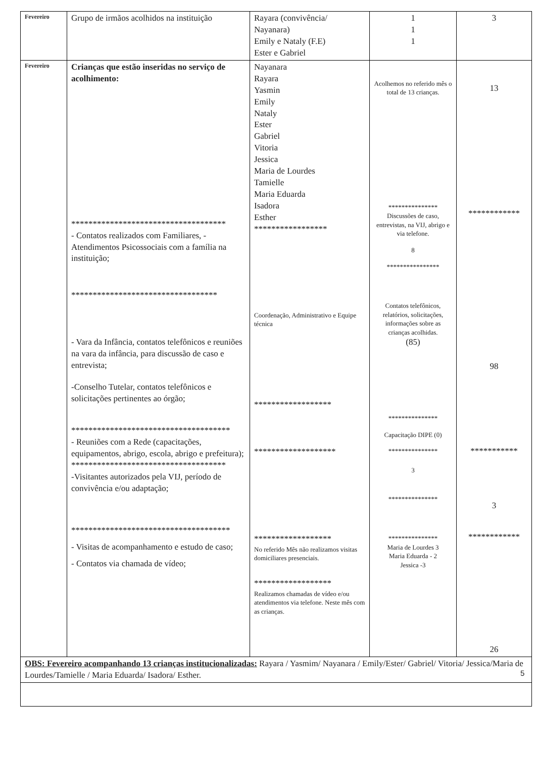| Fevereiro | Grupo de irmãos acolhidos na instituição | Rayara (convivência/ Nayanara) Emily e Nataly (F.E) Ester e Gabriel | 1 1 1 | 3 |
| Fevereiro | Crianças que estão inseridas no serviço de acolhimento: ************************************ - Contatos realizados com Familiares, - Atendimentos Psicossociais com a família na instituição; ********************************** - Vara da Infância, contatos telefônicos e reuniões na vara da infância, para discussão de caso e entrevista; -Conselho Tutelar, contatos telefônicos e solicitações pertinentes ao órgão; ************************************* - Reuniões com a Rede (capacitações, equipamentos, abrigo, escola, abrigo e prefeitura); ************************************ -Visitantes autorizados pela VIJ, período de convivência e/ou adaptação; ************************************* - Visitas de acompanhamento e estudo de caso; - Contatos via chamada de vídeo; | Nayanara Rayara Yasmin Emily Nataly Ester Gabriel Vitoria Jessica Maria de Lourdes Tamielle Maria Eduarda Isadora Esther ***************** Coordenação, Administrativo e Equipe técnica ****************** ******************* ****************** No referido Mês não realizamos visitas domiciliares presenciais. ****************** Realizamos chamadas de vídeo e/ou atendimentos via telefone. Neste mês com as crianças. | Acolhemos no referido mês o total de 13 crianças. *************** Discussões de caso, entrevistas, na VIJ, abrigo e via telefone. 8 **************** Contatos telefônicos, relatórios, solicitações, informações sobre as crianças acolhidas. (85) *************** Capacitação DIPE (0) *************** 3 *************** *************** Maria de Lourdes 3 Maria Eduarda - 2 Jessica -3 | 13 ************ 98 *********** 3 ************ 26 |
| OBS: Fevereiro acompanhando 13 crianças institucionalizadas: Rayara / Yasmim/ Nayanara / Emily/Ester/ Gabriel/ Vitoria/ Jessica/Maria de Lourdes/Tamielle / Maria Eduarda/ Isadora/ Esther. | | | | |
5